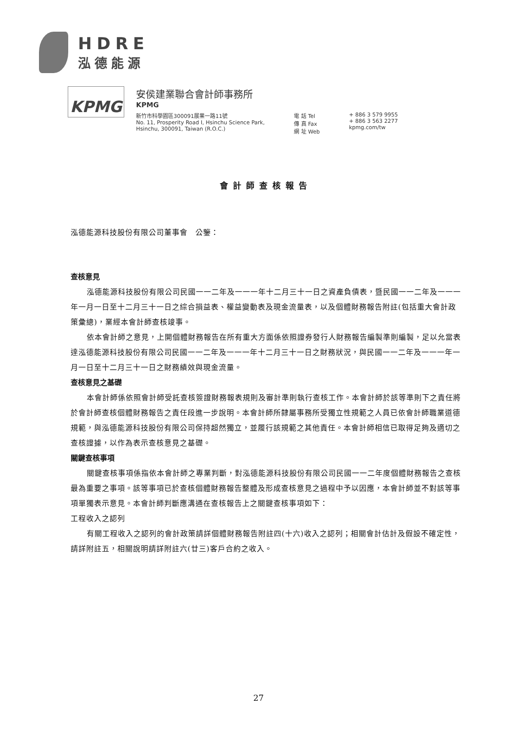HDRE
泓德能源
KPMG
安侯建業聯合會計師事務所
KPMG
新竹市科學園區300091展業一路11號
No. 11, Prosperity Road I, Hsinchu Science Park,
Hsinchu, 300091, Taiwan (R.O.C.)
電 話 Tel
傳 真 Fax
網 址 Web
+ 886 3 579 9955
+ 886 3 563 2277
kpmg.com/tw
會計師查核報告
泓德能源科技股份有限公司董事會　公鑒：
查核意見
泓德能源科技股份有限公司民國一一二年及一一一年十二月三十一日之資產負債表，暨民國一一二年及一一一年一月一日至十二月三十一日之綜合損益表、權益變動表及現金流量表，以及個體財務報告附註(包括重大會計政策彙總)，業經本會計師查核竣事。
依本會計師之意見，上開個體財務報告在所有重大方面係依照證券發行人財務報告編製準則編製，足以允當表達泓德能源科技股份有限公司民國一一二年及一一一年十二月三十一日之財務狀況，與民國一一二年及一一一年一月一日至十二月三十一日之財務績效與現金流量。
查核意見之基礎
本會計師係依照會計師受託查核簽證財務報表規則及審計準則執行查核工作。本會計師於該等準則下之責任將於會計師查核個體財務報告之責任段進一步說明。本會計師所隸屬事務所受獨立性規範之人員已依會計師職業道德規範，與泓德能源科技股份有限公司保持超然獨立，並履行該規範之其他責任。本會計師相信已取得足夠及適切之查核證據，以作為表示查核意見之基礎。
關鍵查核事項
關鍵查核事項係指依本會計師之專業判斷，對泓德能源科技股份有限公司民國一一二年度個體財務報告之查核最為重要之事項。該等事項已於查核個體財務報告整體及形成查核意見之過程中予以因應，本會計師並不對該等事項單獨表示意見。本會計師判斷應溝通在查核報告上之關鍵查核事項如下：
工程收入之認列
有關工程收入之認列的會計政策請詳個體財務報告附註四(十六)收入之認列；相關會計估計及假設不確定性，請詳附註五，相關說明請詳附註六(廿三)客戶合約之收入。
27